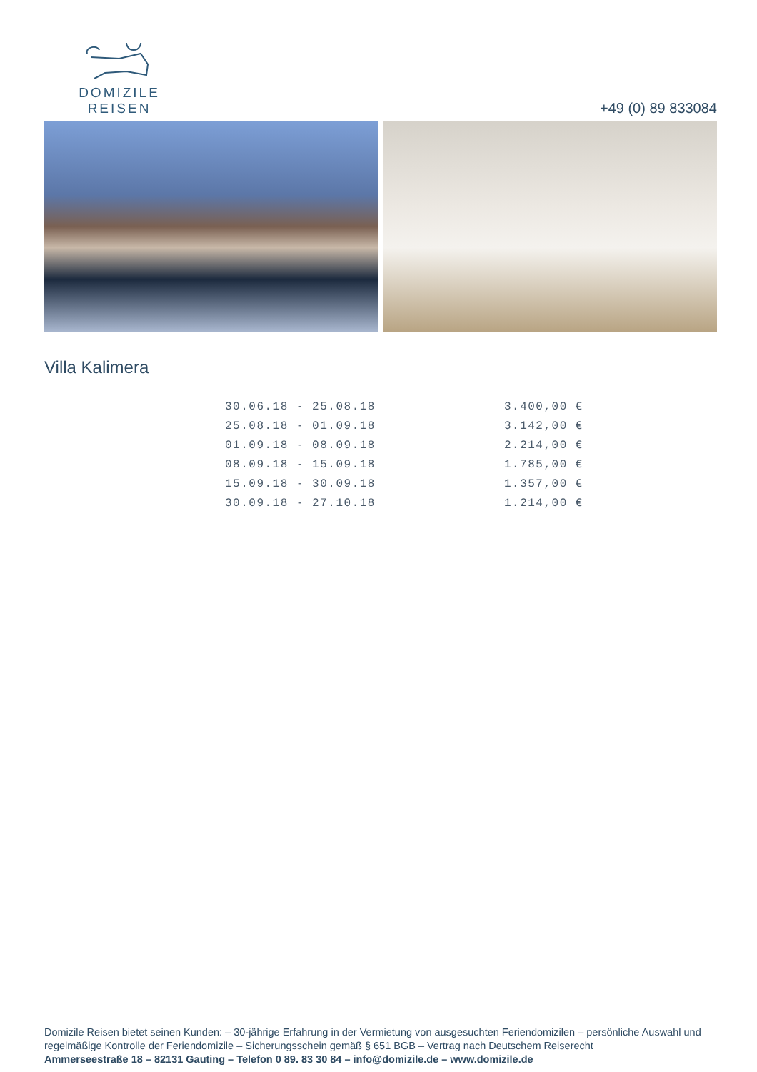DOMIZILE REISEN
+49 (0) 89 833084
Villa Kalimera
| 30.06.18 - 25.08.18 | 3.400,00 € |
| 25.08.18 - 01.09.18 | 3.142,00 € |
| 01.09.18 - 08.09.18 | 2.214,00 € |
| 08.09.18 - 15.09.18 | 1.785,00 € |
| 15.09.18 - 30.09.18 | 1.357,00 € |
| 30.09.18 - 27.10.18 | 1.214,00 € |
Domizile Reisen bietet seinen Kunden: – 30-jährige Erfahrung in der Vermietung von ausgesuchten Feriendomizilen – persönliche Auswahl und regelmäßige Kontrolle der Feriendomizile – Sicherungsschein gemäß § 651 BGB – Vertrag nach Deutschem Reiserecht
Ammerseestraße 18 – 82131 Gauting – Telefon 0 89. 83 30 84 – info@domizile.de – www.domizile.de